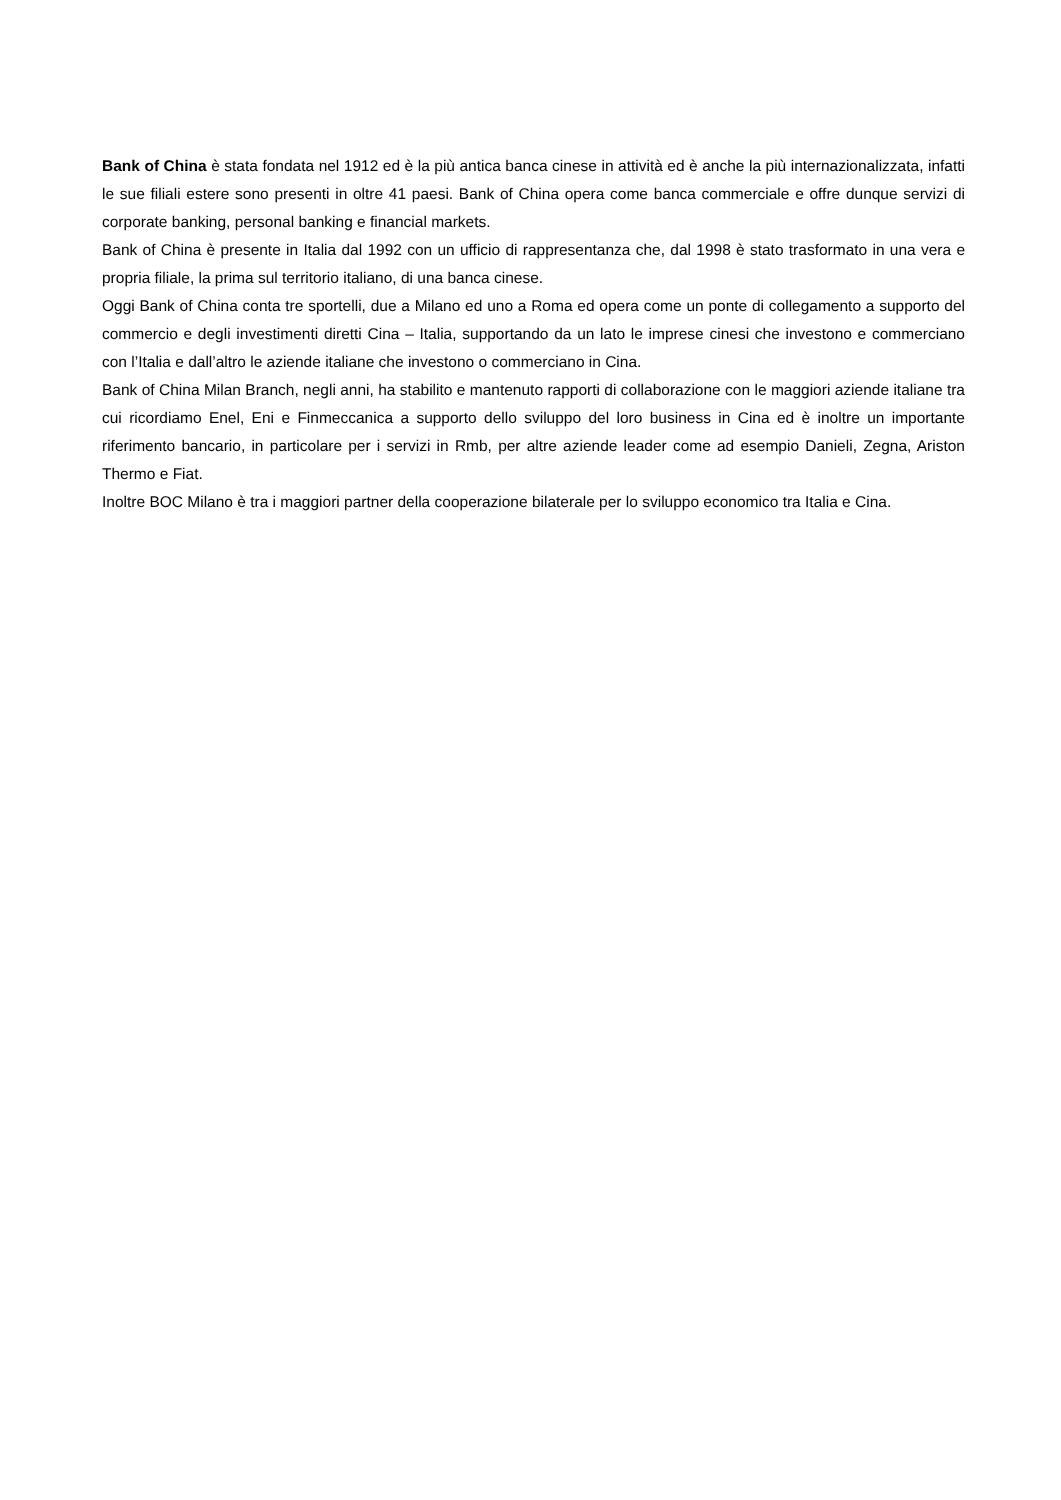Bank of China è stata fondata nel 1912 ed è la più antica banca cinese in attività ed è anche la più internazionalizzata, infatti le sue filiali estere sono presenti in oltre 41 paesi. Bank of China opera come banca commerciale e offre dunque servizi di corporate banking, personal banking e financial markets.
Bank of China è presente in Italia dal 1992 con un ufficio di rappresentanza che, dal 1998 è stato trasformato in una vera e propria filiale, la prima sul territorio italiano, di una banca cinese.
Oggi Bank of China conta tre sportelli, due a Milano ed uno a Roma ed opera come un ponte di collegamento a supporto del commercio e degli investimenti diretti Cina – Italia, supportando da un lato le imprese cinesi che investono e commerciano con l’Italia e dall’altro le aziende italiane che investono o commerciano in Cina.
Bank of China Milan Branch, negli anni, ha stabilito e mantenuto rapporti di collaborazione con le maggiori aziende italiane tra cui ricordiamo Enel, Eni e Finmeccanica a supporto dello sviluppo del loro business in Cina ed è inoltre un importante riferimento bancario, in particolare per i servizi in Rmb, per altre aziende leader come ad esempio Danieli, Zegna, Ariston Thermo e Fiat.
Inoltre BOC Milano è tra i maggiori partner della cooperazione bilaterale per lo sviluppo economico tra Italia e Cina.